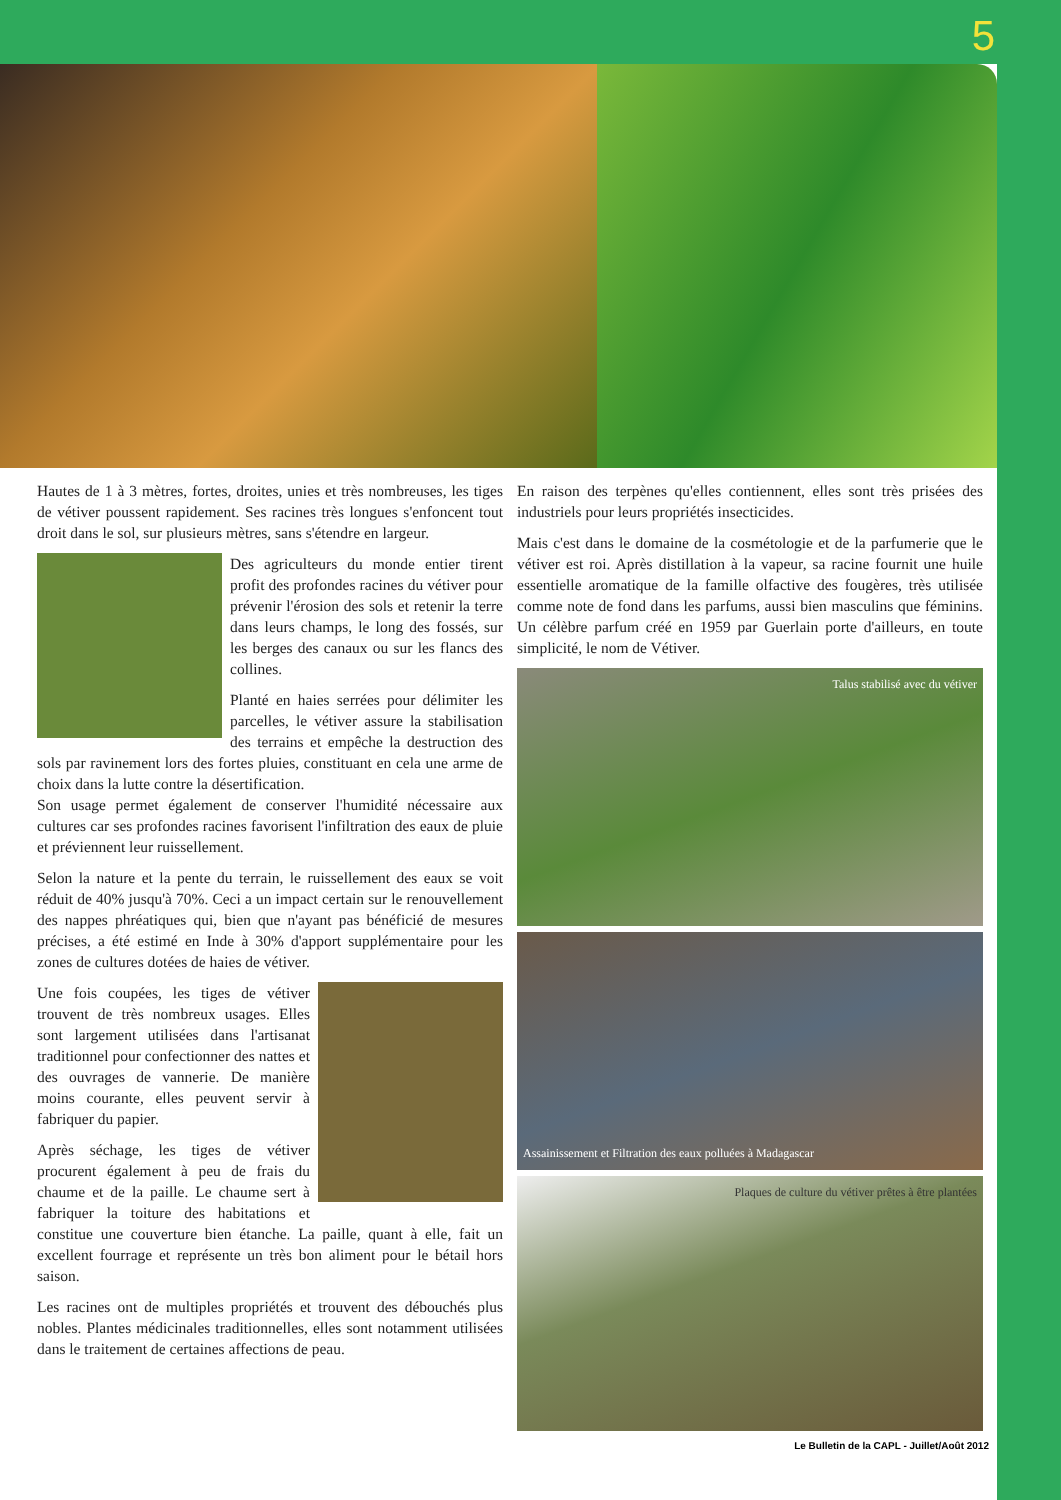5
Hautes de 1 à 3 mètres, fortes, droites, unies et très nombreuses, les tiges de vétiver poussent rapidement. Ses racines très longues s'enfoncent tout droit dans le sol, sur plusieurs mètres, sans s'étendre en largeur.
Des agriculteurs du monde entier tirent profit des profondes racines du vétiver pour prévenir l'érosion des sols et retenir la terre dans leurs champs, le long des fossés, sur les berges des canaux ou sur les flancs des collines.
Planté en haies serrées pour délimiter les parcelles, le vétiver assure la stabilisation des terrains et empêche la destruction des sols par ravinement lors des fortes pluies, constituant en cela une arme de choix dans la lutte contre la désertification.
Son usage permet également de conserver l'humidité nécessaire aux cultures car ses profondes racines favorisent l'infiltration des eaux de pluie et préviennent leur ruissellement.
Selon la nature et la pente du terrain, le ruissellement des eaux se voit réduit de 40% jusqu'à 70%. Ceci a un impact certain sur le renouvellement des nappes phréatiques qui, bien que n'ayant pas bénéficié de mesures précises, a été estimé en Inde à 30% d'apport supplémentaire pour les zones de cultures dotées de haies de vétiver.
Une fois coupées, les tiges de vétiver trouvent de très nombreux usages. Elles sont largement utilisées dans l'artisanat traditionnel pour confectionner des nattes et des ouvrages de vannerie. De manière moins courante, elles peuvent servir à fabriquer du papier.
Après séchage, les tiges de vétiver procurent également à peu de frais du chaume et de la paille. Le chaume sert à fabriquer la toiture des habitations et constitue une couverture bien étanche. La paille, quant à elle, fait un excellent fourrage et représente un très bon aliment pour le bétail hors saison.
Les racines ont de multiples propriétés et trouvent des débouchés plus nobles. Plantes médicinales traditionnelles, elles sont notamment utilisées dans le traitement de certaines affections de peau.
En raison des terpènes qu'elles contiennent, elles sont très prisées des industriels pour leurs propriétés insecticides.
Mais c'est dans le domaine de la cosmétologie et de la parfumerie que le vétiver est roi. Après distillation à la vapeur, sa racine fournit une huile essentielle aromatique de la famille olfactive des fougères, très utilisée comme note de fond dans les parfums, aussi bien masculins que féminins. Un célèbre parfum créé en 1959 par Guerlain porte d'ailleurs, en toute simplicité, le nom de Vétiver.
Talus stabilisé avec du vétiver
Assainissement et Filtration des eaux polluées à Madagascar
Plaques de culture du vétiver prêtes à être plantées
Le Bulletin de la CAPL - Juillet/Août 2012